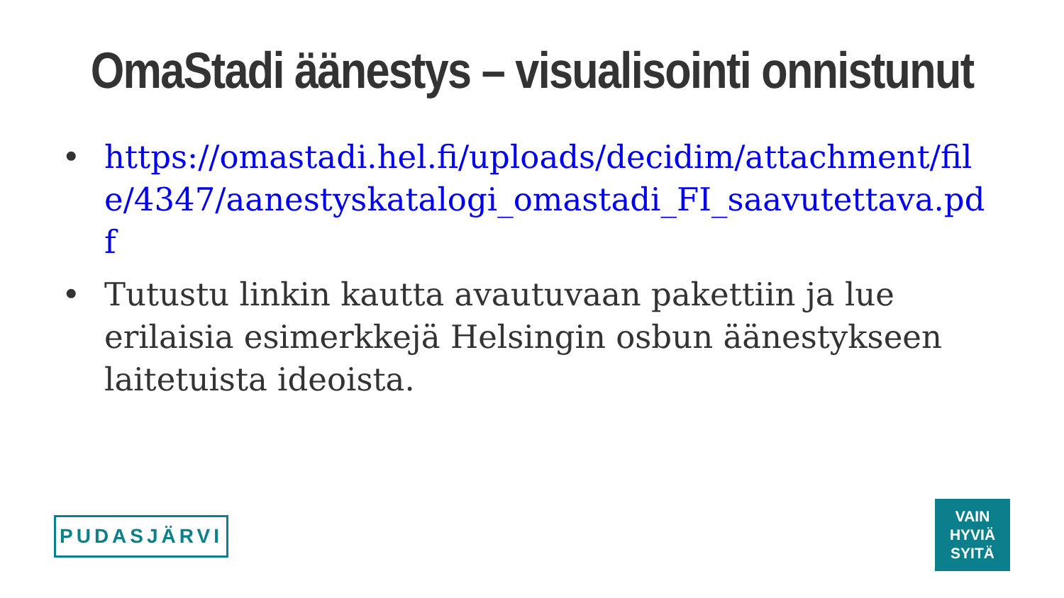OmaStadi äänestys – visualisointi onnistunut
• https://omastadi.hel.fi/uploads/decidim/attachment/file/4347/aanestyskatalogi_omastadi_FI_saavutettava.pdf
• Tutustu linkin kautta avautuvaan pakettiin ja lue erilaisia esimerkkejä Helsingin osbun äänestykseen laitetuista ideoista.
PUDASJÄRVI
VAIN
HYVIÄ
SYITÄ